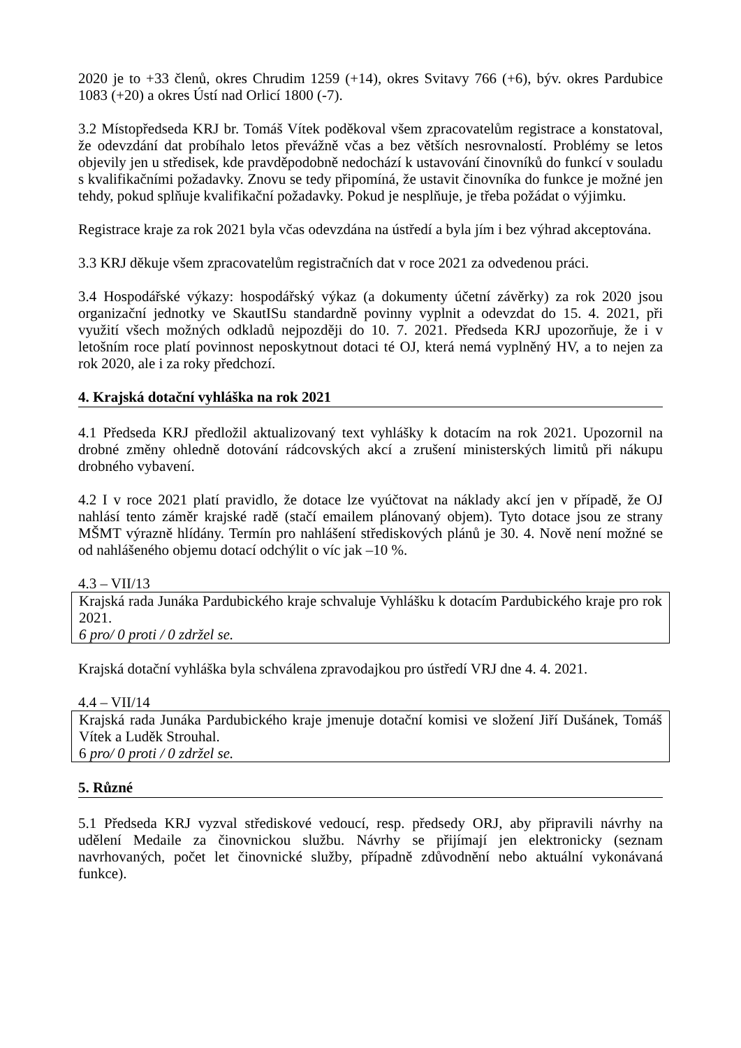2020 je to +33 členů, okres Chrudim 1259 (+14), okres Svitavy 766 (+6), býv. okres Pardubice 1083 (+20) a okres Ústí nad Orlicí 1800 (-7).
3.2 Místopředseda KRJ br. Tomáš Vítek poděkoval všem zpracovatelům registrace a konstatoval, že odevzdání dat probíhalo letos převážně včas a bez větších nesrovnalostí. Problémy se letos objevily jen u středisek, kde pravděpodobně nedochází k ustavování činovníků do funkcí v souladu s kvalifikačními požadavky. Znovu se tedy připomíná, že ustavit činovníka do funkce je možné jen tehdy, pokud splňuje kvalifikační požadavky. Pokud je nesplňuje, je třeba požádat o výjimku.
Registrace kraje za rok 2021 byla včas odevzdána na ústředí a byla jím i bez výhrad akceptována.
3.3 KRJ děkuje všem zpracovatelům registračních dat v roce 2021 za odvedenou práci.
3.4 Hospodářské výkazy: hospodářský výkaz (a dokumenty účetní závěrky) za rok 2020 jsou organizační jednotky ve SkautISu standardně povinny vyplnit a odevzdat do 15. 4. 2021, při využití všech možných odkladů nejpozději do 10. 7. 2021. Předseda KRJ upozorňuje, že i v letošním roce platí povinnost neposkytnout dotaci té OJ, která nemá vyplněný HV, a to nejen za rok 2020, ale i za roky předchozí.
4. Krajská dotační vyhláška na rok 2021
4.1 Předseda KRJ předložil aktualizovaný text vyhlášky k dotacím na rok 2021. Upozornil na drobné změny ohledně dotování rádcovských akcí a zrušení ministerských limitů při nákupu drobného vybavení.
4.2 I v roce 2021 platí pravidlo, že dotace lze vyúčtovat na náklady akcí jen v případě, že OJ nahlásí tento záměr krajské radě (stačí emailem plánovaný objem). Tyto dotace jsou ze strany MŠMT výrazně hlídány. Termín pro nahlášení střediskových plánů je 30. 4. Nově není možné se od nahlášeného objemu dotací odchýlit o víc jak –10 %.
4.3 – VII/13
Krajská rada Junáka Pardubického kraje schvaluje Vyhlášku k dotacím Pardubického kraje pro rok 2021.
6 pro/ 0 proti / 0 zdržel se.
Krajská dotační vyhláška byla schválena zpravodajkou pro ústředí VRJ dne 4. 4. 2021.
4.4 – VII/14
Krajská rada Junáka Pardubického kraje jmenuje dotační komisi ve složení Jiří Dušánek, Tomáš Vítek a Luděk Strouhal.
6 pro/ 0 proti / 0 zdržel se.
5. Různé
5.1 Předseda KRJ vyzval střediskové vedoucí, resp. předsedy ORJ, aby připravili návrhy na udělení Medaile za činovnickou službu. Návrhy se přijímají jen elektronicky (seznam navrhovaných, počet let činovnické služby, případně zdůvodnění nebo aktuální vykonávaná funkce).